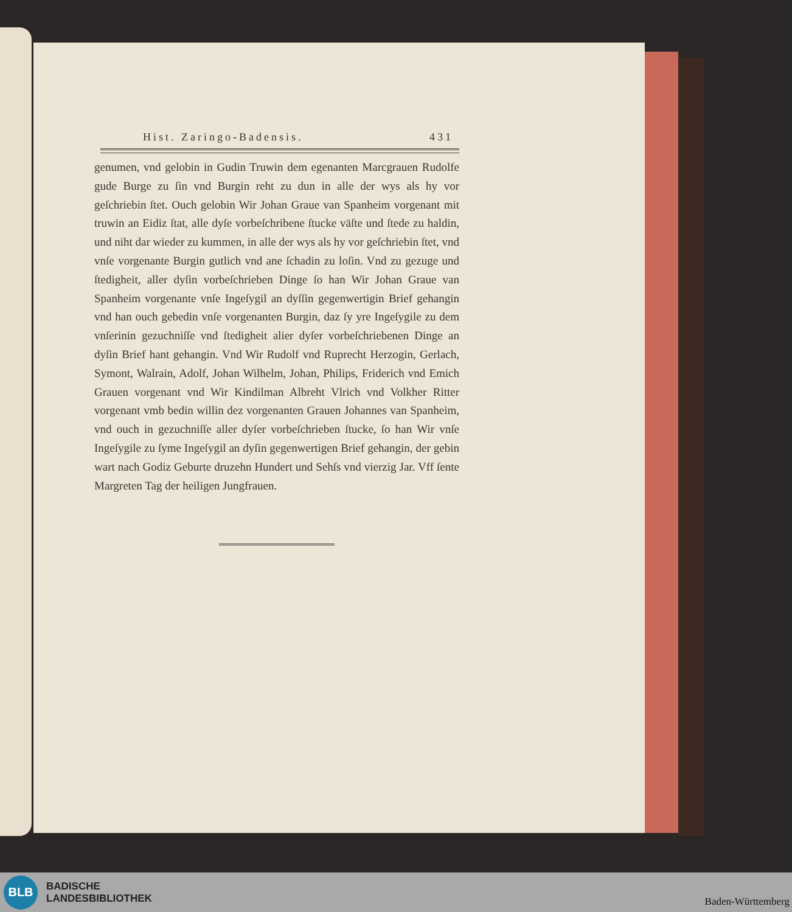Hist. Zaringo-Badensis. 431
genumen, vnd gelobin in Gudin Truwin dem egenanten Marcgrauen Rudolfe gude Burge zu ſin vnd Burgin reht zu dun in alle der wys als hy vor geſchriebin ſtet. Ouch gelobin Wir Johan Graue van Spanheim vorgenant mit truwin an Eidiz ſtat, alle dyſe vorbeſchribene ſtucke väſte und ſtede zu haldin, und niht dar wieder zu kummen, in alle der wys als hy vor geſchriebin ſtet, vnd vnſe vorgenante Burgin gutlich vnd ane ſchadin zu loſin. Vnd zu gezuge und ſtedigheit, aller dyſin vorbeſchrieben Dinge ſo han Wir Johan Graue van Spanheim vorgenante vnſe Ingeſygil an dyſſin gegenwertigin Brief gehangin vnd han ouch gebedin vnſe vorgenanten Burgin, daz ſy yre Ingeſygile zu dem vnſerinin gezuchniſſe vnd ſtedigheit alier dyſer vorbeſchriebenen Dinge an dyſin Brief hant gehangin. Vnd Wir Rudolf vnd Ruprecht Herzogin, Gerlach, Symont, Walrain, Adolf, Johan Wilhelm, Johan, Philips, Friderich vnd Emich Grauen vorgenant vnd Wir Kindilman Albreht Vlrich vnd Volkher Ritter vorgenant vmb bedin willin dez vorgenanten Grauen Johannes van Spanheim, vnd ouch in gezuchniſſe aller dyſer vorbeſchrieben ſtucke, ſo han Wir vnſe Ingeſygile zu ſyme Ingeſygil an dyſin gegenwertigen Brief gehangin, der gebin wart nach Godiz Geburte druzehn Hundert und Sehſs vnd vierzig Jar. Vff ſente Margreten Tag der heiligen Jungfrauen.
BLB
BADISCHE
LANDESBIBLIOTHEK
Baden-Württemberg